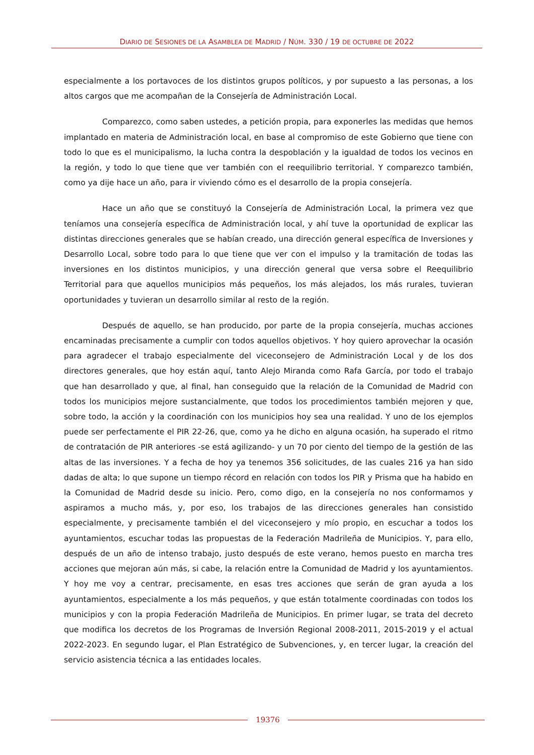DIARIO DE SESIONES DE LA ASAMBLEA DE MADRID / NÚM. 330 / 19 DE OCTUBRE DE 2022
especialmente a los portavoces de los distintos grupos políticos, y por supuesto a las personas, a los altos cargos que me acompañan de la Consejería de Administración Local.
Comparezco, como saben ustedes, a petición propia, para exponerles las medidas que hemos implantado en materia de Administración local, en base al compromiso de este Gobierno que tiene con todo lo que es el municipalismo, la lucha contra la despoblación y la igualdad de todos los vecinos en la región, y todo lo que tiene que ver también con el reequilibrio territorial. Y comparezco también, como ya dije hace un año, para ir viviendo cómo es el desarrollo de la propia consejería.
Hace un año que se constituyó la Consejería de Administración Local, la primera vez que teníamos una consejería específica de Administración local, y ahí tuve la oportunidad de explicar las distintas direcciones generales que se habían creado, una dirección general específica de Inversiones y Desarrollo Local, sobre todo para lo que tiene que ver con el impulso y la tramitación de todas las inversiones en los distintos municipios, y una dirección general que versa sobre el Reequilibrio Territorial para que aquellos municipios más pequeños, los más alejados, los más rurales, tuvieran oportunidades y tuvieran un desarrollo similar al resto de la región.
Después de aquello, se han producido, por parte de la propia consejería, muchas acciones encaminadas precisamente a cumplir con todos aquellos objetivos. Y hoy quiero aprovechar la ocasión para agradecer el trabajo especialmente del viceconsejero de Administración Local y de los dos directores generales, que hoy están aquí, tanto Alejo Miranda como Rafa García, por todo el trabajo que han desarrollado y que, al final, han conseguido que la relación de la Comunidad de Madrid con todos los municipios mejore sustancialmente, que todos los procedimientos también mejoren y que, sobre todo, la acción y la coordinación con los municipios hoy sea una realidad. Y uno de los ejemplos puede ser perfectamente el PIR 22-26, que, como ya he dicho en alguna ocasión, ha superado el ritmo de contratación de PIR anteriores -se está agilizando- y un 70 por ciento del tiempo de la gestión de las altas de las inversiones. Y a fecha de hoy ya tenemos 356 solicitudes, de las cuales 216 ya han sido dadas de alta; lo que supone un tiempo récord en relación con todos los PIR y Prisma que ha habido en la Comunidad de Madrid desde su inicio. Pero, como digo, en la consejería no nos conformamos y aspiramos a mucho más, y, por eso, los trabajos de las direcciones generales han consistido especialmente, y precisamente también el del viceconsejero y mío propio, en escuchar a todos los ayuntamientos, escuchar todas las propuestas de la Federación Madrileña de Municipios. Y, para ello, después de un año de intenso trabajo, justo después de este verano, hemos puesto en marcha tres acciones que mejoran aún más, si cabe, la relación entre la Comunidad de Madrid y los ayuntamientos. Y hoy me voy a centrar, precisamente, en esas tres acciones que serán de gran ayuda a los ayuntamientos, especialmente a los más pequeños, y que están totalmente coordinadas con todos los municipios y con la propia Federación Madrileña de Municipios. En primer lugar, se trata del decreto que modifica los decretos de los Programas de Inversión Regional 2008-2011, 2015-2019 y el actual 2022-2023. En segundo lugar, el Plan Estratégico de Subvenciones, y, en tercer lugar, la creación del servicio asistencia técnica a las entidades locales.
19376